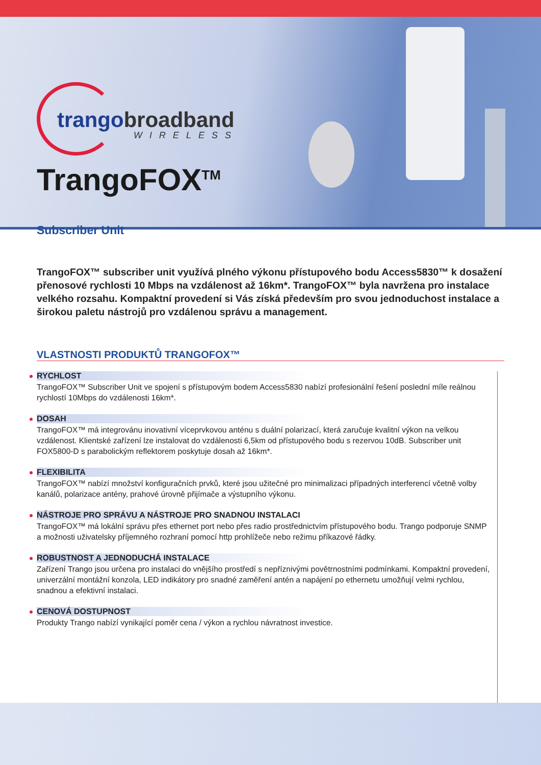trangobroadband
WIRELESS
TrangoFOX<sup>TM</sup>
Subscriber Unit
TrangoFOX™ subscriber unit využívá plného výkonu přístupového bodu Access5830™ k dosažení přenosové rychlosti 10 Mbps na vzdálenost až 16km*. TrangoFOX™ byla navržena pro instalace velkého rozsahu. Kompaktní provedení si Vás získá především pro svou jednoduchost instalace a širokou paletu nástrojů pro vzdálenou správu a management.
VLASTNOSTI PRODUKTŮ TRANGOFOX™
RYCHLOST
TrangoFOX™ Subscriber Unit ve spojení s přístupovým bodem Access5830 nabízí profesionální řešení poslední míle reálnou rychlostí 10Mbps do vzdálenosti 16km*.
DOSAH
TrangoFOX™ má integrovánu inovativní víceprvkovou anténu s duální polarizací, která zaručuje kvalitní výkon na velkou vzdálenost. Klientské zařízení lze instalovat do vzdálenosti 6,5km od přístupového bodu s rezervou 10dB. Subscriber unit FOX5800-D s parabolickým reflektorem poskytuje dosah až 16km*.
FLEXIBILITA
TrangoFOX™ nabízí množství konfiguračních prvků, které jsou užitečné pro minimalizaci případných interferencí včetně volby kanálů, polarizace antény, prahové úrovně přijímače a výstupního výkonu.
NÁSTROJE PRO SPRÁVU A NÁSTROJE PRO SNADNOU INSTALACI
TrangoFOX™ má lokální správu přes ethernet port nebo přes radio prostřednictvím přístupového bodu. Trango podporuje SNMP a možnosti uživatelsky příjemného rozhraní pomocí http prohlížeče nebo režimu příkazové řádky.
ROBUSTNOST A JEDNODUCHÁ INSTALACE
Zařízení Trango jsou určena pro instalaci do vnějšího prostředí s nepříznivými povětrnostními podmínkami. Kompaktní provedení, univerzální montážní konzola, LED indikátory pro snadné zaměření antén a napájení po ethernetu umožňují velmi rychlou, snadnou a efektivní instalaci.
CENOVÁ DOSTUPNOST
Produkty Trango nabízí vynikající poměr cena / výkon a rychlou návratnost investice.